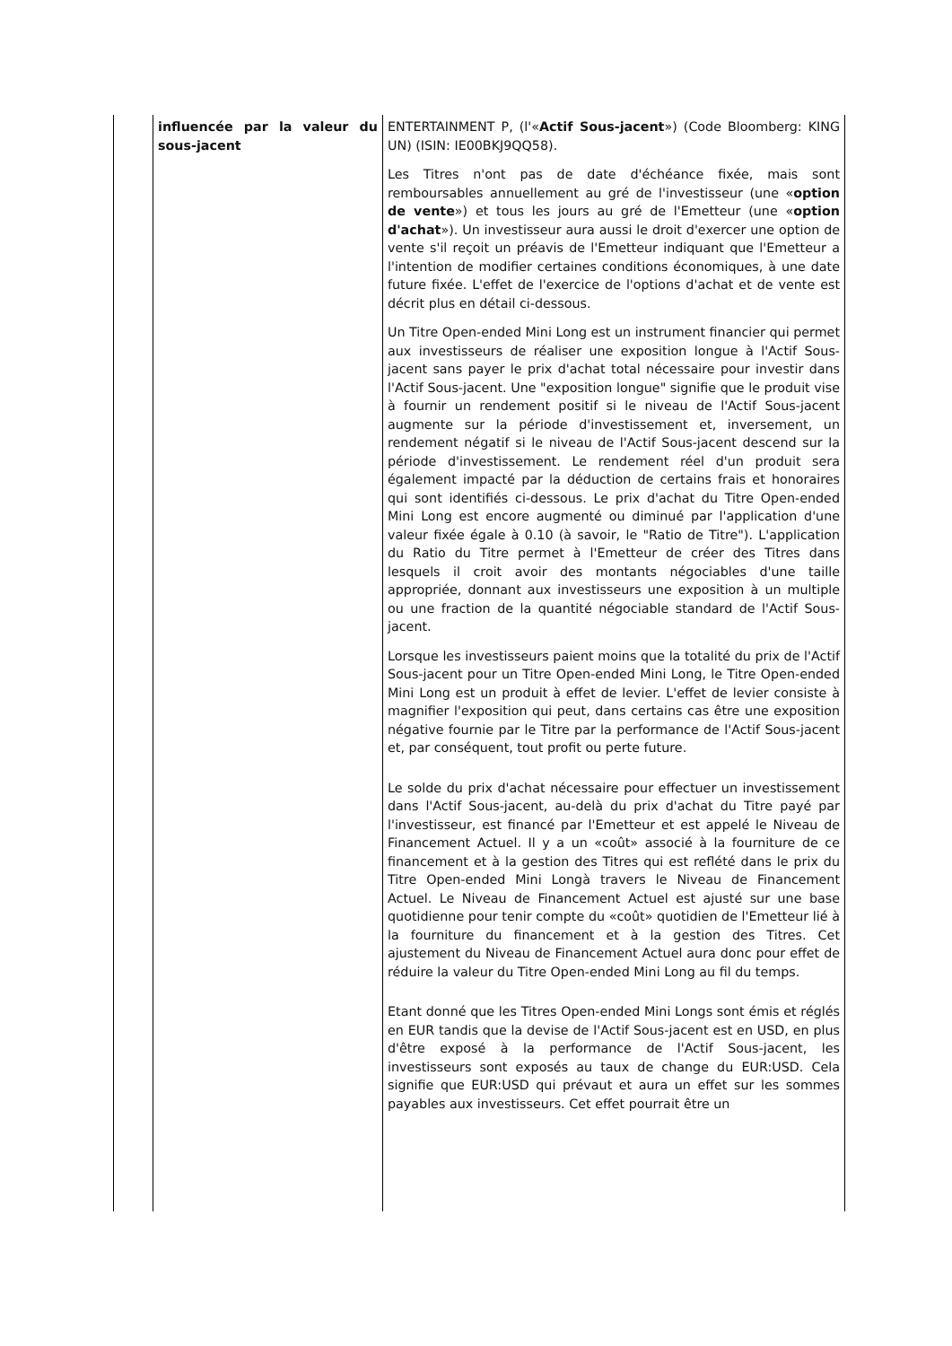| | influencée par la valeur du sous-jacent | ENTERTAINMENT P, (l'« Actif Sous-jacent ») (Code Bloomberg: KING UN) (ISIN: IE00BKJ9QQ58). Les Titres n'ont pas de date d'échéance fixée, mais sont remboursables annuellement au gré de l'investisseur (une « option de vente ») et tous les jours au gré de l'Emetteur (une « option d'achat »). Un investisseur aura aussi le droit d'exercer une option de vente s'il reçoit un préavis de l'Emetteur indiquant que l'Emetteur a l'intention de modifier certaines conditions économiques, à une date future fixée. L'effet de l'exercice de l'options d'achat et de vente est décrit plus en détail ci-dessous. Un Titre Open-ended Mini Long est un instrument financier qui permet aux investisseurs de réaliser une exposition longue à l'Actif Sous-jacent sans payer le prix d'achat total nécessaire pour investir dans l'Actif Sous-jacent. Une "exposition longue" signifie que le produit vise à fournir un rendement positif si le niveau de l'Actif Sous-jacent augmente sur la période d'investissement et, inversement, un rendement négatif si le niveau de l'Actif Sous-jacent descend sur la période d'investissement. Le rendement réel d'un produit sera également impacté par la déduction de certains frais et honoraires qui sont identifiés ci-dessous. Le prix d'achat du Titre Open-ended Mini Long est encore augmenté ou diminué par l'application d'une valeur fixée égale à 0.10 (à savoir, le "Ratio de Titre"). L'application du Ratio du Titre permet à l'Emetteur de créer des Titres dans lesquels il croit avoir des montants négociables d'une taille appropriée, donnant aux investisseurs une exposition à un multiple ou une fraction de la quantité négociable standard de l'Actif Sous-jacent. Lorsque les investisseurs paient moins que la totalité du prix de l'Actif Sous-jacent pour un Titre Open-ended Mini Long, le Titre Open-ended Mini Long est un produit à effet de levier. L'effet de levier consiste à magnifier l'exposition qui peut, dans certains cas être une exposition négative fournie par le Titre par la performance de l'Actif Sous-jacent et, par conséquent, tout profit ou perte future. Le solde du prix d'achat nécessaire pour effectuer un investissement dans l'Actif Sous-jacent, au-delà du prix d'achat du Titre payé par l'investisseur, est financé par l'Emetteur et est appelé le Niveau de Financement Actuel. Il y a un «coût» associé à la fourniture de ce financement et à la gestion des Titres qui est reflété dans le prix du Titre Open-ended Mini Longà travers le Niveau de Financement Actuel. Le Niveau de Financement Actuel est ajusté sur une base quotidienne pour tenir compte du «coût» quotidien de l'Emetteur lié à la fourniture du financement et à la gestion des Titres. Cet ajustement du Niveau de Financement Actuel aura donc pour effet de réduire la valeur du Titre Open-ended Mini Long au fil du temps. Etant donné que les Titres Open-ended Mini Longs sont émis et réglés en EUR tandis que la devise de l'Actif Sous-jacent est en USD, en plus d'être exposé à la performance de l'Actif Sous-jacent, les investisseurs sont exposés au taux de change du EUR:USD. Cela signifie que EUR:USD qui prévaut et aura un effet sur les sommes payables aux investisseurs. Cet effet pourrait être un |